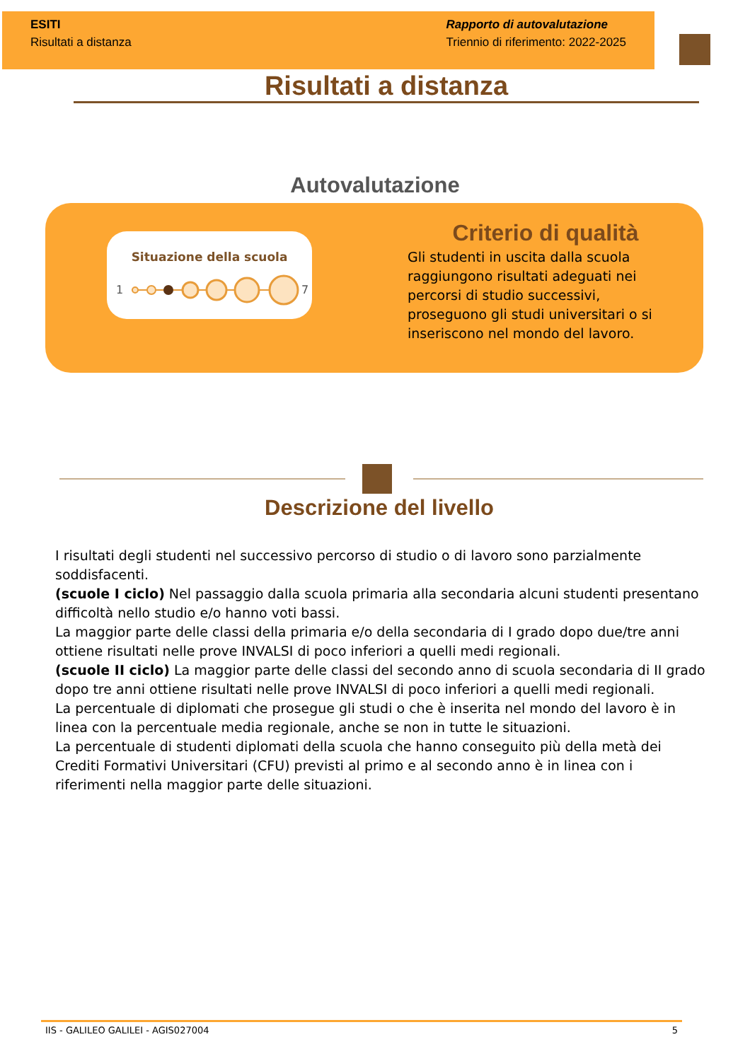ESITI
Risultati a distanza
Rapporto di autovalutazione
Triennio di riferimento: 2022-2025
Risultati a distanza
Autovalutazione
Situazione della scuola
1
7
Criterio di qualità
Gli studenti in uscita dalla scuola raggiungono risultati adeguati nei percorsi di studio successivi, proseguono gli studi universitari o si inseriscono nel mondo del lavoro.
Descrizione del livello
I risultati degli studenti nel successivo percorso di studio o di lavoro sono parzialmente soddisfacenti.
(scuole I ciclo) Nel passaggio dalla scuola primaria alla secondaria alcuni studenti presentano difficoltà nello studio e/o hanno voti bassi.
La maggior parte delle classi della primaria e/o della secondaria di I grado dopo due/tre anni ottiene risultati nelle prove INVALSI di poco inferiori a quelli medi regionali.
(scuole II ciclo) La maggior parte delle classi del secondo anno di scuola secondaria di II grado dopo tre anni ottiene risultati nelle prove INVALSI di poco inferiori a quelli medi regionali.
La percentuale di diplomati che prosegue gli studi o che è inserita nel mondo del lavoro è in linea con la percentuale media regionale, anche se non in tutte le situazioni.
La percentuale di studenti diplomati della scuola che hanno conseguito più della metà dei Crediti Formativi Universitari (CFU) previsti al primo e al secondo anno è in linea con i riferimenti nella maggior parte delle situazioni.
IIS - GALILEO GALILEI - AGIS027004 5